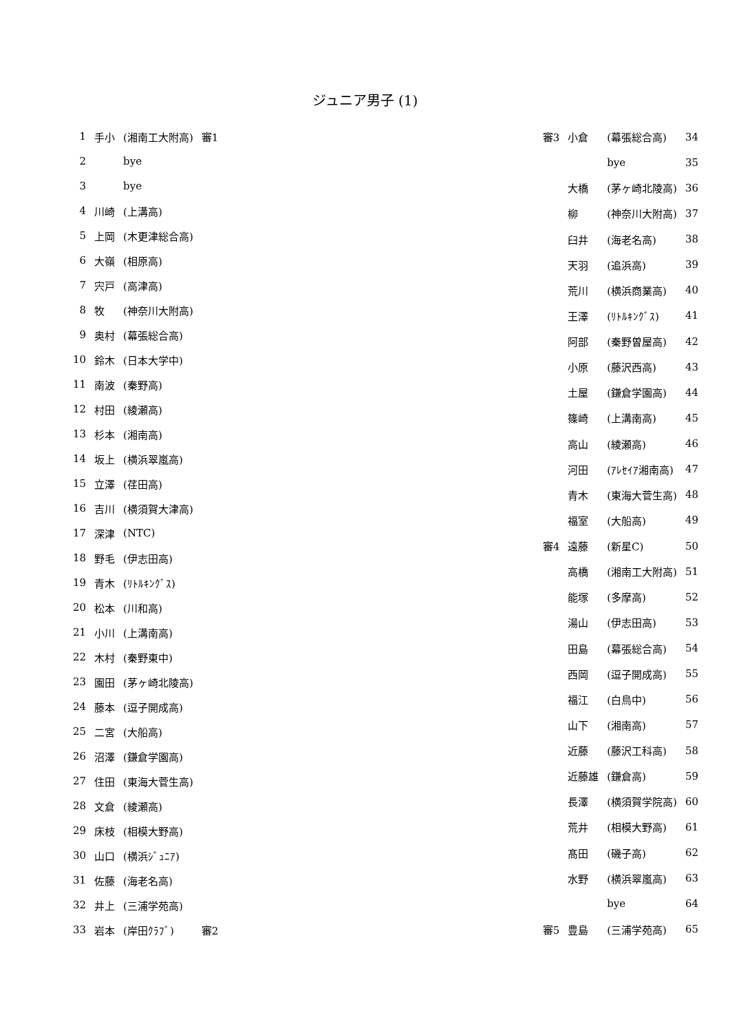ジュニア男子 (1)
| 1 | 手小 | (湘南工大附高) | 審1 |
| 2 | | bye | |
| 3 | | bye | |
| 4 | 川崎 | (上溝高) | |
| 5 | 上岡 | (木更津総合高) | |
| 6 | 大嶺 | (相原高) | |
| 7 | 宍戸 | (高津高) | |
| 8 | 牧 | (神奈川大附高) | |
| 9 | 奥村 | (幕張総合高) | |
| 10 | 鈴木 | (日本大学中) | |
| 11 | 南波 | (秦野高) | |
| 12 | 村田 | (綾瀬高) | |
| 13 | 杉本 | (湘南高) | |
| 14 | 坂上 | (横浜翠嵐高) | |
| 15 | 立澤 | (荏田高) | |
| 16 | 吉川 | (横須賀大津高) | |
| 17 | 深津 | (NTC) | |
| 18 | 野毛 | (伊志田高) | |
| 19 | 青木 | (ﾘﾄﾙｷﾝｸﾞｽ) | |
| 20 | 松本 | (川和高) | |
| 21 | 小川 | (上溝南高) | |
| 22 | 木村 | (秦野東中) | |
| 23 | 園田 | (茅ヶ崎北陵高) | |
| 24 | 藤本 | (逗子開成高) | |
| 25 | 二宮 | (大船高) | |
| 26 | 沼澤 | (鎌倉学園高) | |
| 27 | 住田 | (東海大菅生高) | |
| 28 | 文倉 | (綾瀬高) | |
| 29 | 床枝 | (相模大野高) | |
| 30 | 山口 | (横浜ｼﾞｭﾆｱ) | |
| 31 | 佐藤 | (海老名高) | |
| 32 | 井上 | (三浦学苑高) | |
| 33 | 岩本 | (岸田ｸﾗﾌﾞ) | 審2 |
| 審3 | 小倉 | (幕張総合高) | 34 |
| | | bye | 35 |
| | 大橋 | (茅ヶ崎北陵高) | 36 |
| | 柳 | (神奈川大附高) | 37 |
| | 臼井 | (海老名高) | 38 |
| | 天羽 | (追浜高) | 39 |
| | 荒川 | (横浜商業高) | 40 |
| | 王澤 | (ﾘﾄﾙｷﾝｸﾞｽ) | 41 |
| | 阿部 | (秦野曽屋高) | 42 |
| | 小原 | (藤沢西高) | 43 |
| | 土屋 | (鎌倉学園高) | 44 |
| | 篠崎 | (上溝南高) | 45 |
| | 高山 | (綾瀬高) | 46 |
| | 河田 | (ｱﾚｾｲｱ湘南高) | 47 |
| | 青木 | (東海大菅生高) | 48 |
| | 福室 | (大船高) | 49 |
| 審4 | 遠藤 | (新星C) | 50 |
| | 高橋 | (湘南工大附高) | 51 |
| | 能塚 | (多摩高) | 52 |
| | 湯山 | (伊志田高) | 53 |
| | 田島 | (幕張総合高) | 54 |
| | 西岡 | (逗子開成高) | 55 |
| | 福江 | (白鳥中) | 56 |
| | 山下 | (湘南高) | 57 |
| | 近藤 | (藤沢工科高) | 58 |
| | 近藤雄 | (鎌倉高) | 59 |
| | 長澤 | (横須賀学院高) | 60 |
| | 荒井 | (相模大野高) | 61 |
| | 髙田 | (磯子高) | 62 |
| | 水野 | (横浜翠嵐高) | 63 |
| | | bye | 64 |
| 審5 | 豊島 | (三浦学苑高) | 65 |